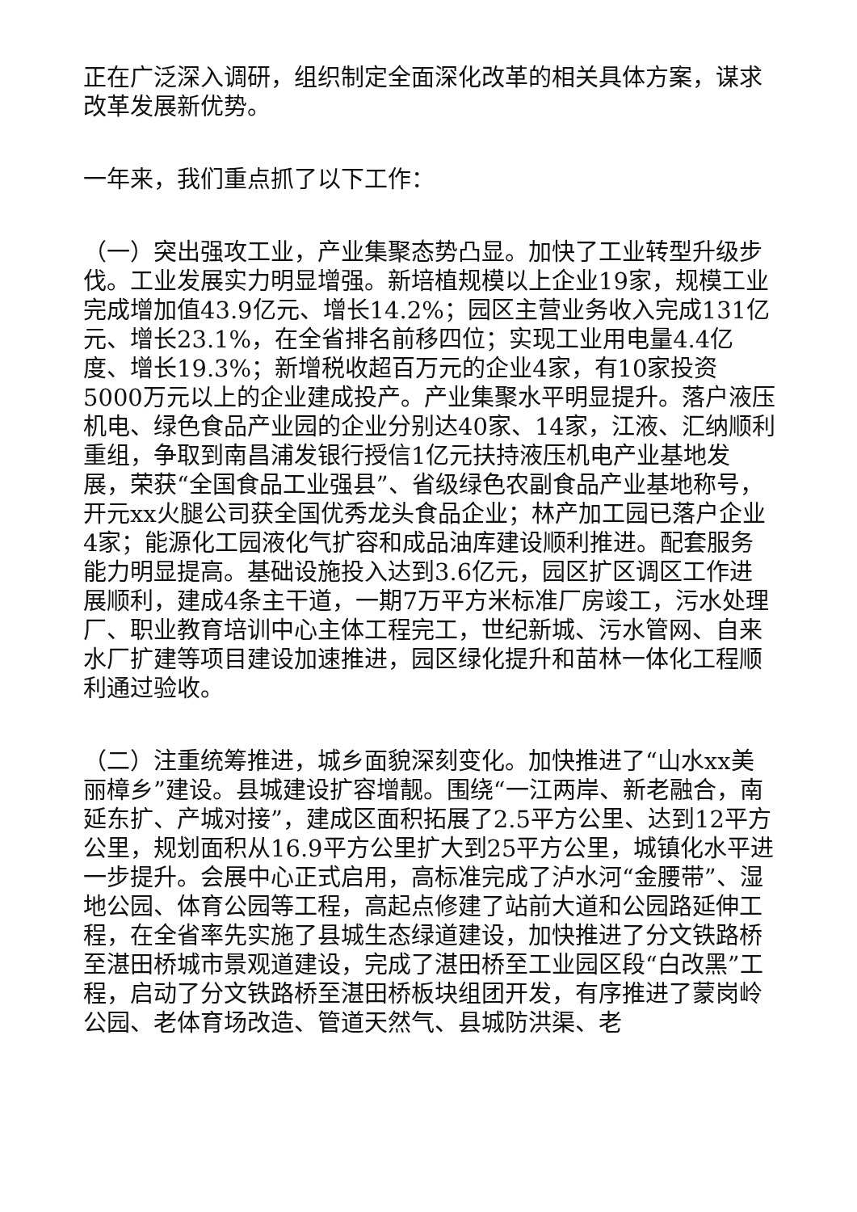正在广泛深入调研，组织制定全面深化改革的相关具体方案，谋求改革发展新优势。
一年来，我们重点抓了以下工作：
（一）突出强攻工业，产业集聚态势凸显。加快了工业转型升级步伐。工业发展实力明显增强。新培植规模以上企业19家，规模工业完成增加值43.9亿元、增长14.2%；园区主营业务收入完成131亿元、增长23.1%，在全省排名前移四位；实现工业用电量4.4亿度、增长19.3%；新增税收超百万元的企业4家，有10家投资5000万元以上的企业建成投产。产业集聚水平明显提升。落户液压机电、绿色食品产业园的企业分别达40家、14家，江液、汇纳顺利重组，争取到南昌浦发银行授信1亿元扶持液压机电产业基地发展，荣获“全国食品工业强县”、省级绿色农副食品产业基地称号，开元xx火腿公司获全国优秀龙头食品企业；林产加工园已落户企业4家；能源化工园液化气扩容和成品油库建设顺利推进。配套服务能力明显提高。基础设施投入达到3.6亿元，园区扩区调区工作进展顺利，建成4条主干道，一期7万平方米标准厂房竣工，污水处理厂、职业教育培训中心主体工程完工，世纪新城、污水管网、自来水厂扩建等项目建设加速推进，园区绿化提升和苗林一体化工程顺利通过验收。
（二）注重统筹推进，城乡面貌深刻变化。加快推进了“山水xx美丽樟乡”建设。县城建设扩容增靓。围绕“一江两岸、新老融合，南延东扩、产城对接”，建成区面积拓展了2.5平方公里、达到12平方公里，规划面积从16.9平方公里扩大到25平方公里，城镇化水平进一步提升。会展中心正式启用，高标准完成了泸水河“金腰带”、湿地公园、体育公园等工程，高起点修建了站前大道和公园路延伸工程，在全省率先实施了县城生态绿道建设，加快推进了分文铁路桥至湛田桥城市景观道建设，完成了湛田桥至工业园区段“白改黑”工程，启动了分文铁路桥至湛田桥板块组团开发，有序推进了蒙岗岭公园、老体育场改造、管道天然气、县城防洪渠、老